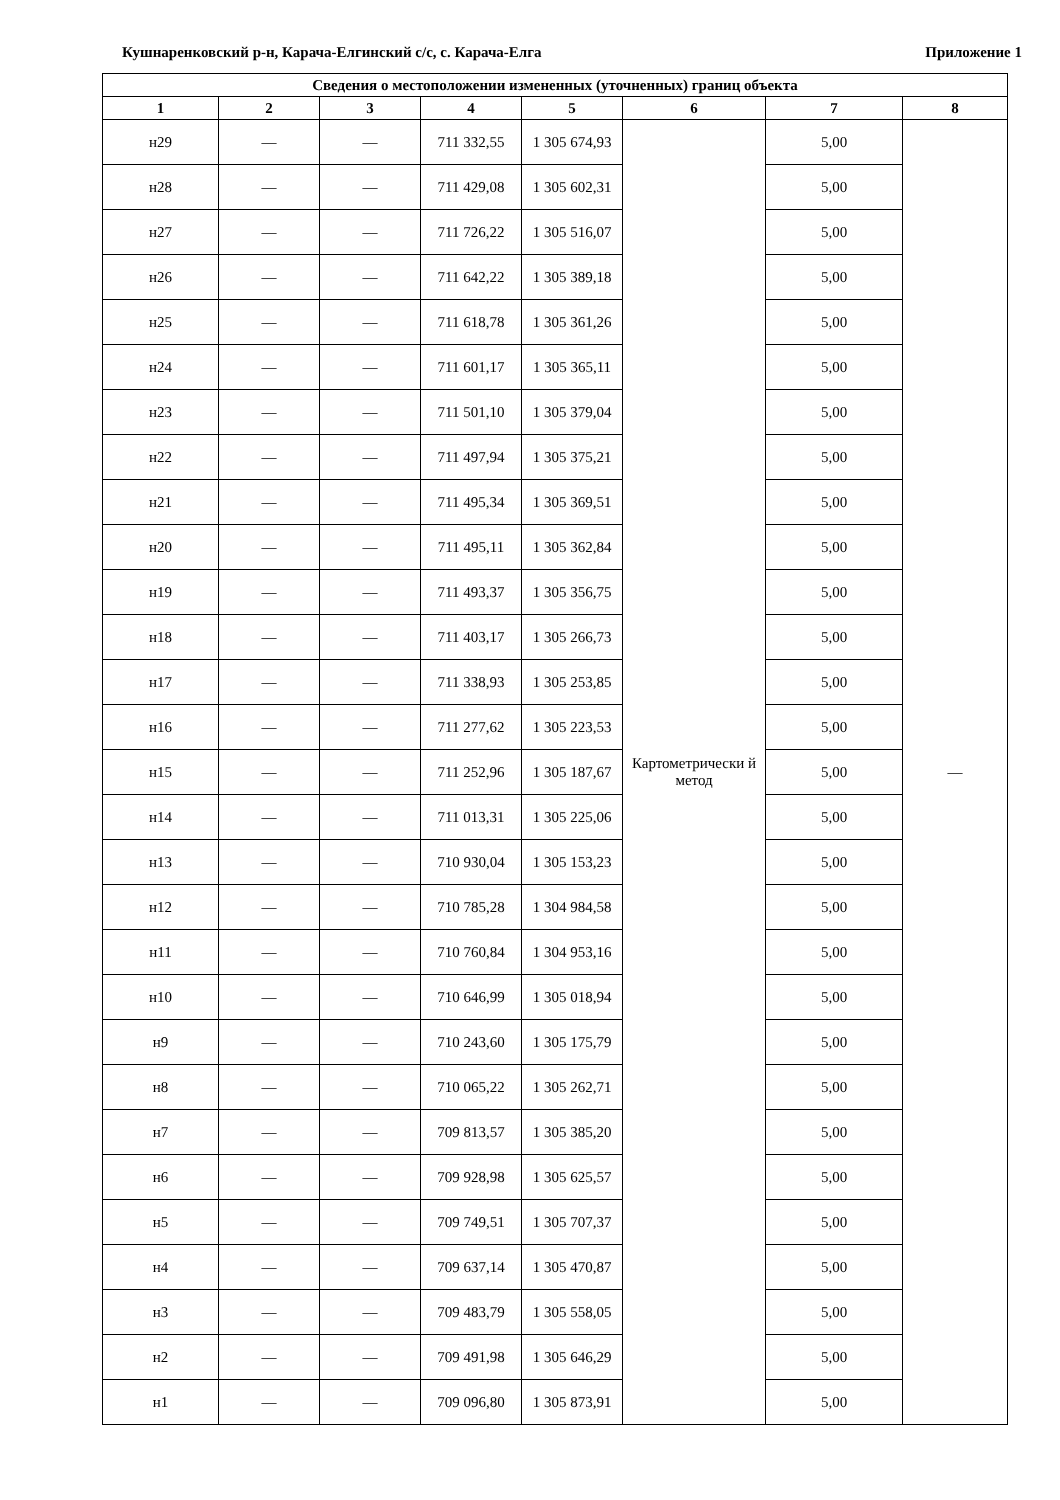Кушнаренковский р-н, Карача-Елгинский с/с, с. Карача-Елга Приложение 1
| Сведения о местоположении измененных (уточненных) границ объекта | | | | | | | |
| --- | --- | --- | --- | --- | --- | --- | --- |
| 1 | 2 | 3 | 4 | 5 | 6 | 7 | 8 |
| н29 | — | — | 711 332,55 | 1 305 674,93 | Картометрически й метод | 5,00 | — |
| н28 | — | — | 711 429,08 | 1 305 602,31 | | 5,00 | |
| н27 | — | — | 711 726,22 | 1 305 516,07 | | 5,00 | |
| н26 | — | — | 711 642,22 | 1 305 389,18 | | 5,00 | |
| н25 | — | — | 711 618,78 | 1 305 361,26 | | 5,00 | |
| н24 | — | — | 711 601,17 | 1 305 365,11 | | 5,00 | |
| н23 | — | — | 711 501,10 | 1 305 379,04 | | 5,00 | |
| н22 | — | — | 711 497,94 | 1 305 375,21 | | 5,00 | |
| н21 | — | — | 711 495,34 | 1 305 369,51 | | 5,00 | |
| н20 | — | — | 711 495,11 | 1 305 362,84 | | 5,00 | |
| н19 | — | — | 711 493,37 | 1 305 356,75 | | 5,00 | |
| н18 | — | — | 711 403,17 | 1 305 266,73 | | 5,00 | |
| н17 | — | — | 711 338,93 | 1 305 253,85 | | 5,00 | |
| н16 | — | — | 711 277,62 | 1 305 223,53 | | 5,00 | |
| н15 | — | — | 711 252,96 | 1 305 187,67 | | 5,00 | |
| н14 | — | — | 711 013,31 | 1 305 225,06 | | 5,00 | |
| н13 | — | — | 710 930,04 | 1 305 153,23 | | 5,00 | |
| н12 | — | — | 710 785,28 | 1 304 984,58 | | 5,00 | |
| н11 | — | — | 710 760,84 | 1 304 953,16 | | 5,00 | |
| н10 | — | — | 710 646,99 | 1 305 018,94 | | 5,00 | |
| н9 | — | — | 710 243,60 | 1 305 175,79 | | 5,00 | |
| н8 | — | — | 710 065,22 | 1 305 262,71 | | 5,00 | |
| н7 | — | — | 709 813,57 | 1 305 385,20 | | 5,00 | |
| н6 | — | — | 709 928,98 | 1 305 625,57 | | 5,00 | |
| н5 | — | — | 709 749,51 | 1 305 707,37 | | 5,00 | |
| н4 | — | — | 709 637,14 | 1 305 470,87 | | 5,00 | |
| н3 | — | — | 709 483,79 | 1 305 558,05 | | 5,00 | |
| н2 | — | — | 709 491,98 | 1 305 646,29 | | 5,00 | |
| н1 | — | — | 709 096,80 | 1 305 873,91 | | 5,00 | |